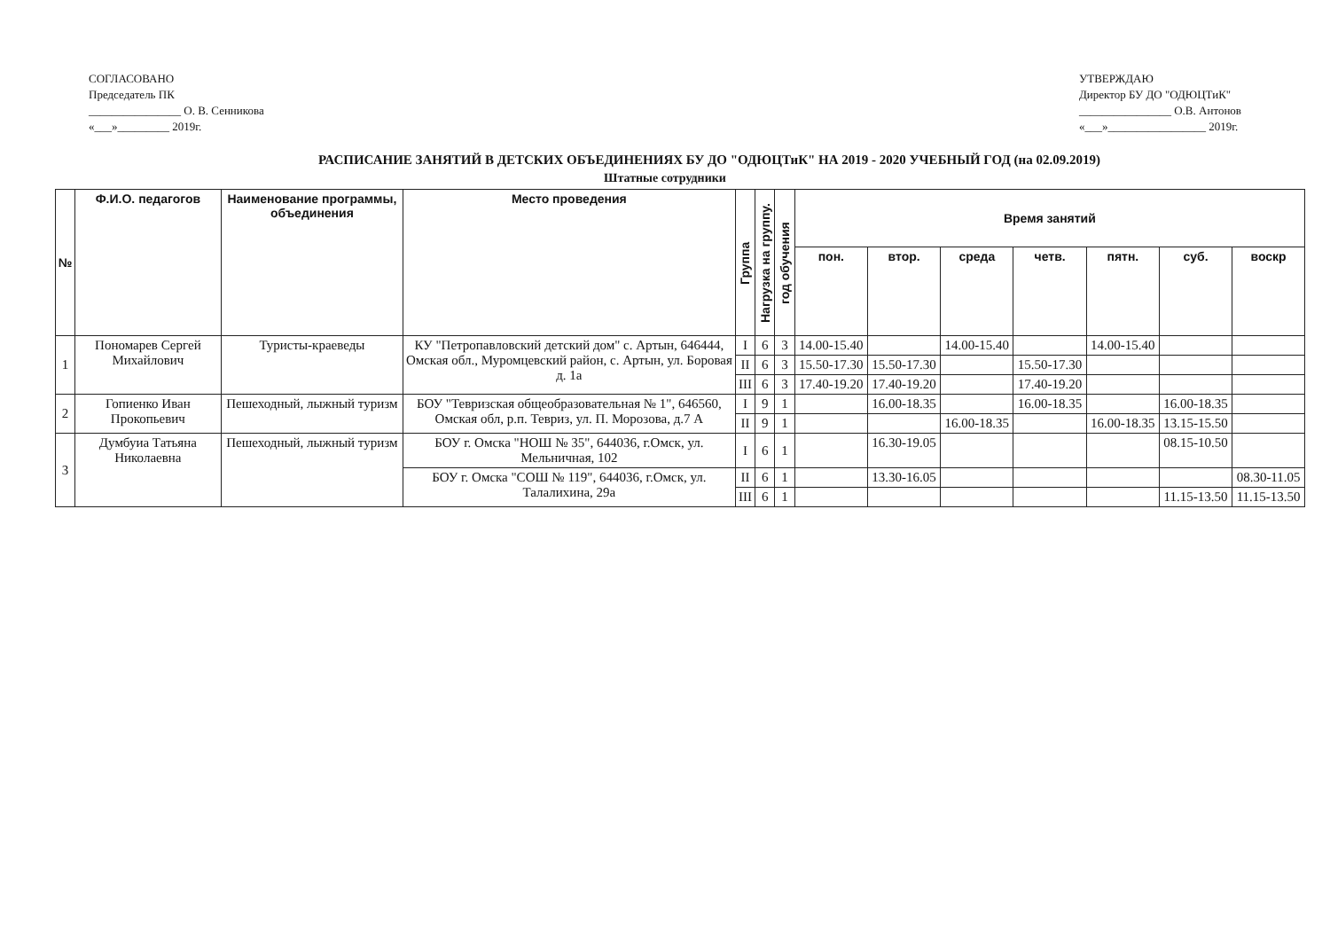СОГЛАСОВАНО
Председатель ПК
________________ О. В. Сенникова
«___»_________ 2019г.
УТВЕРЖДАЮ
Директор БУ ДО "ОДЮЦТиК"
________________ О.В. Антонов
«___»_________________ 2019г.
РАСПИСАНИЕ ЗАНЯТИЙ В ДЕТСКИХ ОБЪЕДИНЕНИЯХ БУ ДО "ОДЮЦТиК" НА 2019 - 2020 УЧЕБНЫЙ ГОД (на 02.09.2019)
Штатные сотрудники
| № | Ф.И.О. педагогов | Наименование программы, объединения | Место проведения | Группа | Нагрузка на группу. | год обучения | Время занятий | | | | | | |
| --- | --- | --- | --- | --- | --- | --- | --- | --- | --- | --- | --- | --- | --- |
| | | | | | | | пон. | втор. | среда | четв. | пятн. | суб. | воскр |
| 1 | Пономарев Сергей Михайлович | Туристы-краеведы | КУ "Петропавловский детский дом" с. Артын, 646444, Омская обл., Муромцевский район, с. Артын, ул. Боровая д. 1а | I | 6 | 3 | 14.00-15.40 | | 14.00-15.40 | | 14.00-15.40 | | |
| | | | | II | 6 | 3 | 15.50-17.30 | 15.50-17.30 | | 15.50-17.30 | | | |
| | | | | III | 6 | 3 | 17.40-19.20 | 17.40-19.20 | | 17.40-19.20 | | | |
| 2 | Гопиенко Иван Прокопьевич | Пешеходный, лыжный туризм | БОУ "Тевризская общеобразовательная № 1", 646560, Омская обл, р.п. Тевриз, ул. П. Морозова, д.7 А | I | 9 | 1 | | 16.00-18.35 | | 16.00-18.35 | | 16.00-18.35 | |
| | | | | II | 9 | 1 | | | 16.00-18.35 | | 16.00-18.35 | 13.15-15.50 | |
| 3 | Думбуиа Татьяна Николаевна | Пешеходный, лыжный туризм | БОУ г. Омска "НОШ № 35", 644036, г.Омск, ул. Мельничная, 102 | I | 6 | 1 | | 16.30-19.05 | | | | 08.15-10.50 | |
| | | | БОУ г. Омска "СОШ № 119", 644036, г.Омск, ул. Талалихина, 29а | II | 6 | 1 | | 13.30-16.05 | | | | | 08.30-11.05 |
| | | | | III | 6 | 1 | | | | | | 11.15-13.50 | 11.15-13.50 |